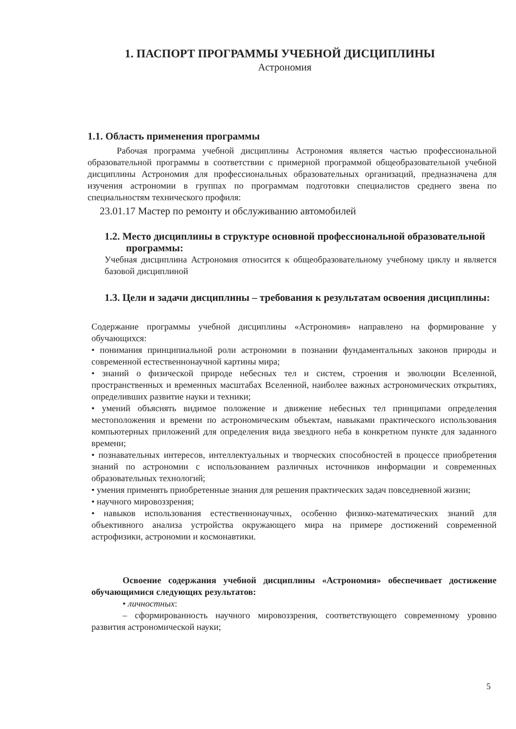1. ПАСПОРТ ПРОГРАММЫ УЧЕБНОЙ ДИСЦИПЛИНЫ
Астрономия
1.1. Область применения программы
Рабочая программа учебной дисциплины Астрономия является частью профессиональной образовательной программы в соответствии с примерной программой общеобразовательной учебной дисциплины Астрономия для профессиональных образовательных организаций, предназначена для изучения астрономии в группах по программам подготовки специалистов среднего звена по специальностям технического профиля:
23.01.17 Мастер по ремонту и обслуживанию автомобилей
1.2. Место дисциплины в структуре основной профессиональной образовательной программы:
Учебная дисциплина Астрономия относится к общеобразовательному учебному циклу и является базовой дисциплиной
1.3. Цели и задачи дисциплины – требования к результатам освоения дисциплины:
Содержание программы учебной дисциплины «Астрономия» направлено на формирование у обучающихся:
• понимания принципиальной роли астрономии в познании фундаментальных законов природы и современной естественнонаучной картины мира;
• знаний о физической природе небесных тел и систем, строения и эволюции Вселенной, пространственных и временных масштабах Вселенной, наиболее важных астрономических открытиях, определивших развитие науки и техники;
• умений объяснять видимое положение и движение небесных тел принципами определения местоположения и времени по астрономическим объектам, навыками практического использования компьютерных приложений для определения вида звездного неба в конкретном пункте для заданного времени;
• познавательных интересов, интеллектуальных и творческих способностей в процессе приобретения знаний по астрономии с использованием различных источников информации и современных образовательных технологий;
• умения применять приобретенные знания для решения практических задач повседневной жизни;
• научного мировоззрения;
• навыков использования естественнонаучных, особенно физико-математических знаний для объективного анализа устройства окружающего мира на примере достижений современной астрофизики, астрономии и космонавтики.
Освоение содержания учебной дисциплины «Астрономия» обеспечивает достижение обучающимися следующих результатов:
• личностных:
– сформированность научного мировоззрения, соответствующего современному уровню развития астрономической науки;
5